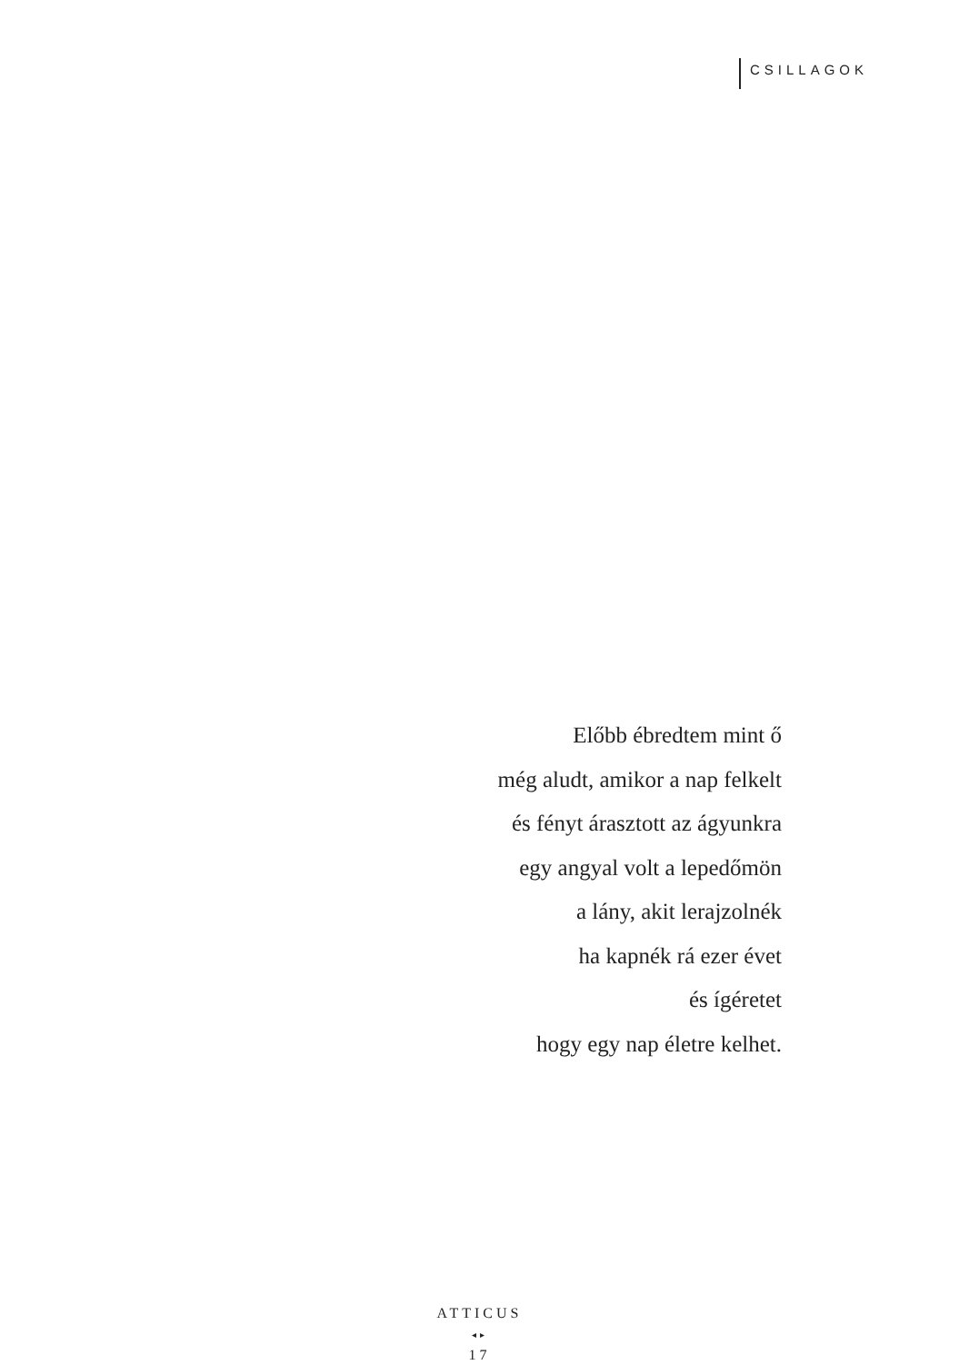CSILLAGOK
Előbb ébredtem mint ő
még aludt, amikor a nap felkelt
és fényt árasztott az ágyunkra
egy angyal volt a lepedőmön
a lány, akit lerajzolnék
ha kapnék rá ezer évet
és ígéretet
hogy egy nap életre kelhet.
ATTICUS
◂▸
17